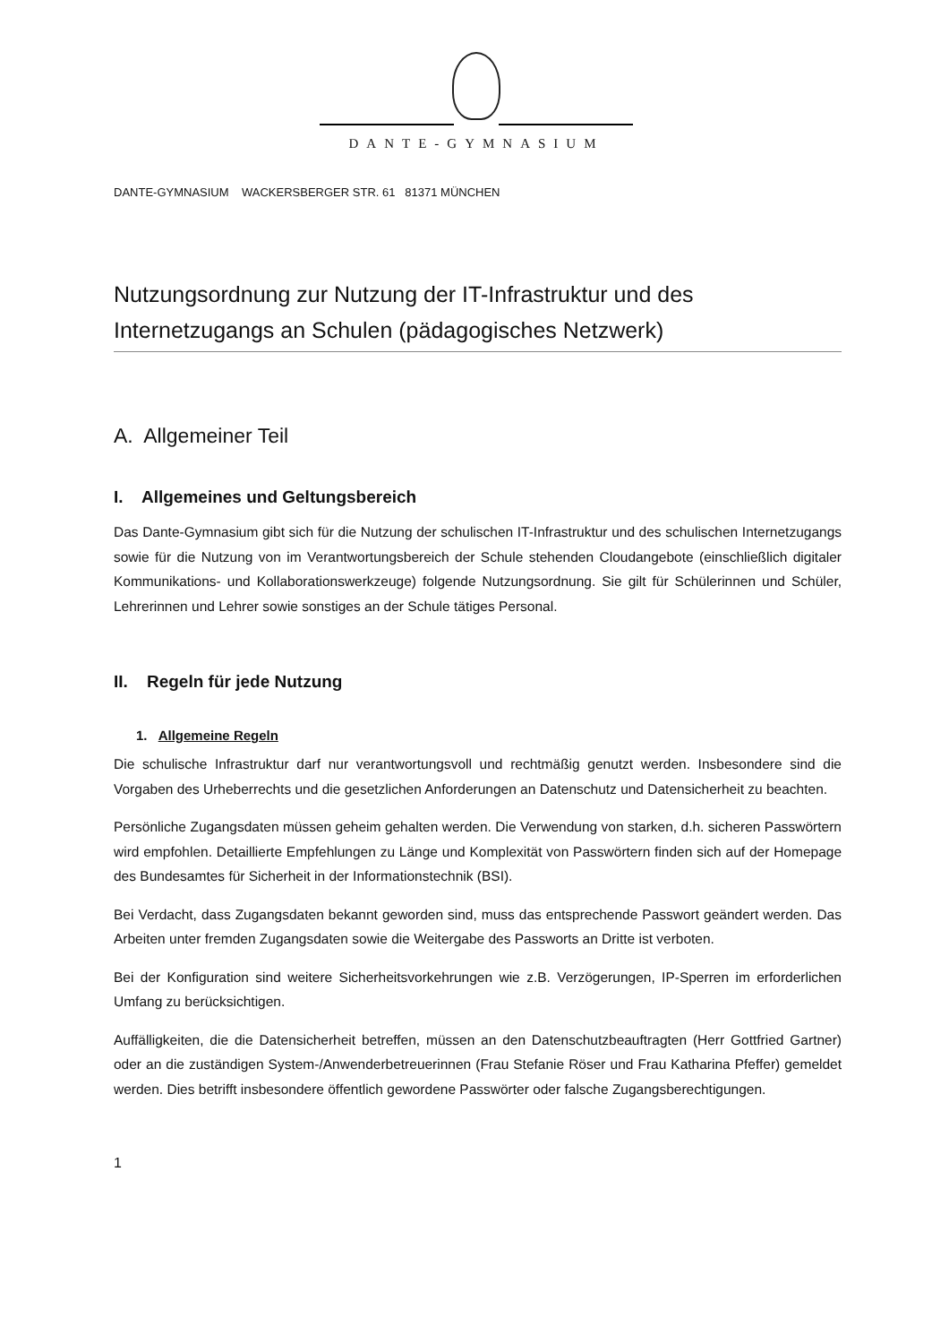DANTE-GYMNASIUM
DANTE-GYMNASIUM WACKERSBERGER STR. 61 81371 MÜNCHEN
Nutzungsordnung zur Nutzung der IT-Infrastruktur und des Internetzugangs an Schulen (pädagogisches Netzwerk)
A. Allgemeiner Teil
I. Allgemeines und Geltungsbereich
Das Dante-Gymnasium gibt sich für die Nutzung der schulischen IT-Infrastruktur und des schulischen Internetzugangs sowie für die Nutzung von im Verantwortungsbereich der Schule stehenden Cloudangebote (einschließlich digitaler Kommunikations- und Kollaborationswerkzeuge) folgende Nutzungsordnung. Sie gilt für Schülerinnen und Schüler, Lehrerinnen und Lehrer sowie sonstiges an der Schule tätiges Personal.
II. Regeln für jede Nutzung
1. Allgemeine Regeln
Die schulische Infrastruktur darf nur verantwortungsvoll und rechtmäßig genutzt werden. Insbesondere sind die Vorgaben des Urheberrechts und die gesetzlichen Anforderungen an Datenschutz und Datensicherheit zu beachten.
Persönliche Zugangsdaten müssen geheim gehalten werden. Die Verwendung von starken, d.h. sicheren Passwörtern wird empfohlen. Detaillierte Empfehlungen zu Länge und Komplexität von Passwörtern finden sich auf der Homepage des Bundesamtes für Sicherheit in der Informationstechnik (BSI).
Bei Verdacht, dass Zugangsdaten bekannt geworden sind, muss das entsprechende Passwort geändert werden. Das Arbeiten unter fremden Zugangsdaten sowie die Weitergabe des Passworts an Dritte ist verboten.
Bei der Konfiguration sind weitere Sicherheitsvorkehrungen wie z.B. Verzögerungen, IP-Sperren im erforderlichen Umfang zu berücksichtigen.
Auffälligkeiten, die die Datensicherheit betreffen, müssen an den Datenschutzbeauftragten (Herr Gottfried Gartner) oder an die zuständigen System-/Anwenderbetreuerinnen (Frau Stefanie Röser und Frau Katharina Pfeffer) gemeldet werden. Dies betrifft insbesondere öffentlich gewordene Passwörter oder falsche Zugangsberechtigungen.
1